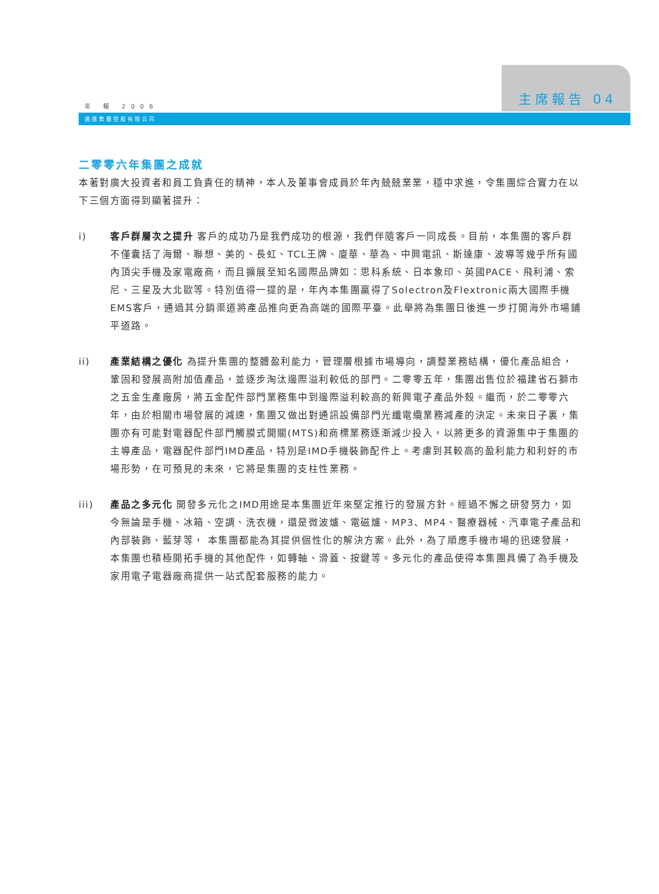主席報告 04
年 報 2006
通達集團控股有限公司
二零零六年集團之成就
本著對廣大投資者和員工負責任的精神，本人及董事會成員於年內兢兢業業，穩中求進，令集團綜合實力在以下三個方面得到顯著提升：
i) 客戶群層次之提升 客戶的成功乃是我們成功的根源，我們伴隨客戶一同成長。目前，本集團的客戶群不僅囊括了海爾、聯想、美的、長虹、TCL王牌、廈華、華為、中興電訊、斯達康、波導等幾乎所有國內頂尖手機及家電廠商，而且擴展至知名國際品牌如：思科系統、日本象印、英國PACE、飛利浦、索尼、三星及大北歐等。特別值得一提的是，年內本集團贏得了Solectron及Flextronic兩大國際手機EMS客戶，通過其分銷渠道將產品推向更為高端的國際平臺。此舉將為集團日後進一步打開海外市場鋪平道路。
ii) 產業結構之優化 為提升集團的整體盈利能力，管理層根據市場導向，調整業務結構，優化產品組合，鞏固和發展高附加值產品，並逐步淘汰邊際溢利較低的部門。二零零五年，集團出售位於福建省石獅市之五金生產廠房，將五金配件部門業務集中到邊際溢利較高的新興電子產品外殼。繼而，於二零零六年，由於相關市場發展的減速，集團又做出對通訊設備部門光纖電纜業務減產的決定。未來日子裏，集團亦有可能對電器配件部門觸膜式開關(MTS)和商標業務逐漸減少投入，以將更多的資源集中于集團的主導產品，電器配件部門IMD產品，特別是IMD手機裝飾配件上。考慮到其較高的盈利能力和利好的市場形勢，在可預見的未來，它將是集團的支柱性業務。
iii) 產品之多元化 開發多元化之IMD用途是本集團近年來堅定推行的發展方針。經過不懈之研發努力，如今無論是手機、冰箱、空調、洗衣機，還是微波爐、電磁爐、MP3、MP4、醫療器械、汽車電子產品和內部裝飾、藍芽等， 本集團都能為其提供個性化的解決方案。此外，為了順應手機市場的迅速發展，本集團也積極開拓手機的其他配件，如轉軸、滑蓋、按鍵等。多元化的產品使得本集團具備了為手機及家用電子電器廠商提供一站式配套服務的能力。